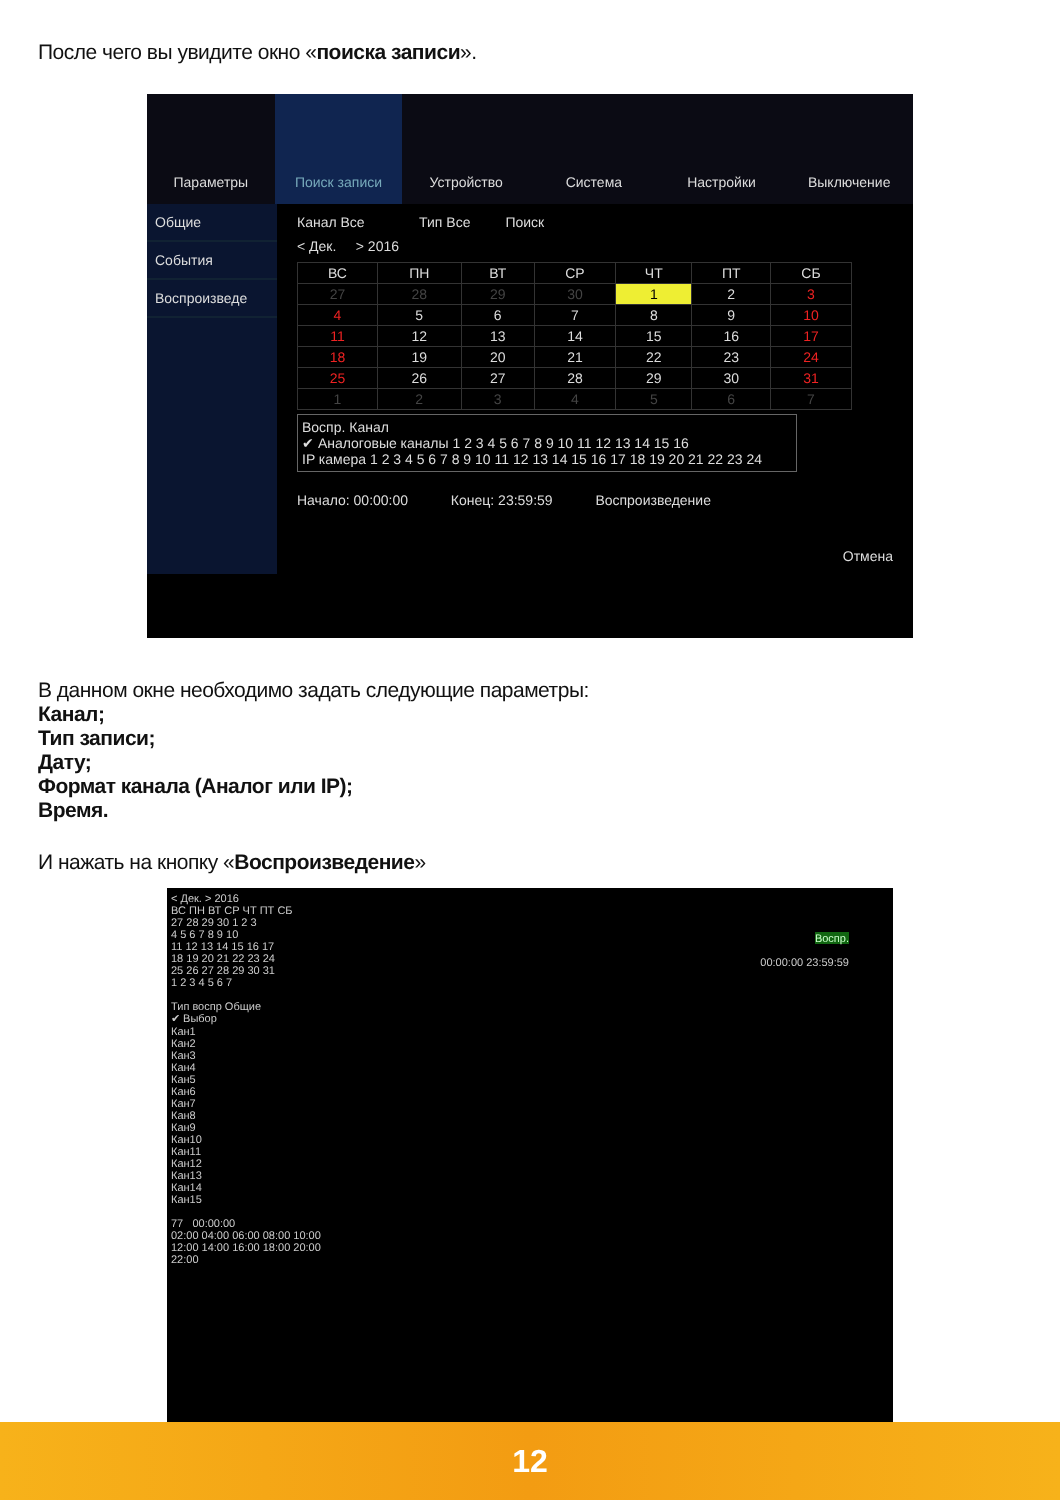После чего вы увидите окно «поиска записи».
Параметры Поиск записи Устройство Система Настройки Выключение
Общие
События
Воспроизведе
Канал Все Тип Все Поиск
< Дек. > 2016
| ВС | ПН | ВТ | СР | ЧТ | ПТ | СБ |
| --- | --- | --- | --- | --- | --- | --- |
| 27 | 28 | 29 | 30 | 1 | 2 | 3 |
| 4 | 5 | 6 | 7 | 8 | 9 | 10 |
| 11 | 12 | 13 | 14 | 15 | 16 | 17 |
| 18 | 19 | 20 | 21 | 22 | 23 | 24 |
| 25 | 26 | 27 | 28 | 29 | 30 | 31 |
| 1 | 2 | 3 | 4 | 5 | 6 | 7 |
Воспр. Канал
✔ Аналоговые каналы 1 2 3 4 5 6 7 8 9 10 11 12 13 14 15 16
IP камера 1 2 3 4 5 6 7 8 9 10 11 12 13 14 15 16 17 18 19 20 21 22 23 24
Начало: 00:00:00 Конец: 23:59:59 Воспроизведение
Отмена
В данном окне необходимо задать следующие параметры:
Канал;
Тип записи;
Дату;
Формат канала (Аналог или IP);
Время.
И нажать на кнопку «Воспроизведение»
< Дек. > 2016
ВС ПН ВТ СР ЧТ ПТ СБ
27 28 29 30 1 2 3
4 5 6 7 8 9 10
11 12 13 14 15 16 17
18 19 20 21 22 23 24
25 26 27 28 29 30 31
1 2 3 4 5 6 7
Тип воспр Общие
✔ Выбор
Кан1
Кан2
Кан3
Кан4
Кан5
Кан6
Кан7
Кан8
Кан9
Кан10
Кан11
Кан12
Кан13
Кан14
Кан15
77 00:00:00
02:00 04:00 06:00 08:00 10:00 12:00 14:00 16:00 18:00 20:00 22:00
Воспр.
00:00:00 23:59:59
12